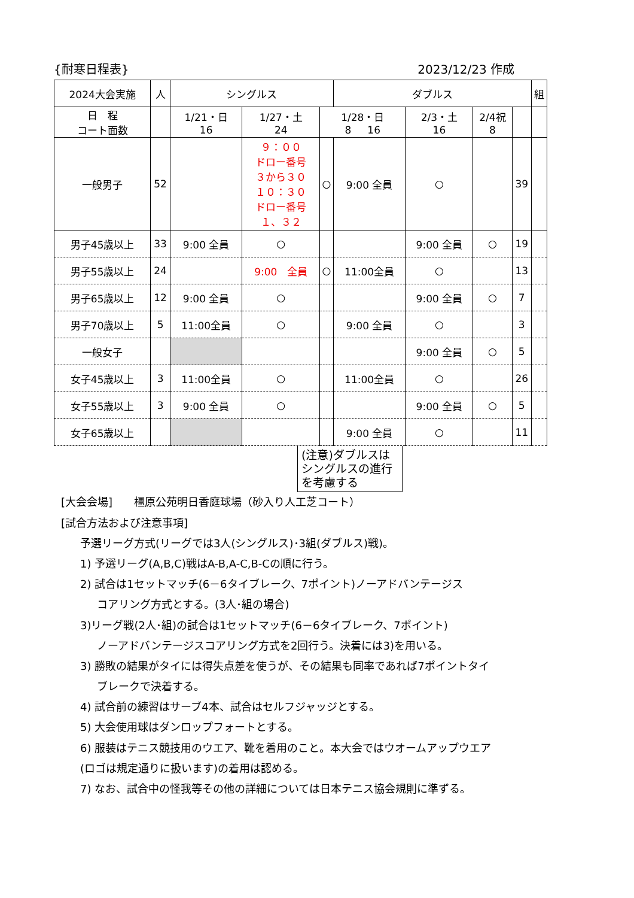{耐寒日程表} 2023/12/23 作成
| 2024大会実施 | 人 | シングルス | | | ダブルス | | | | 組 |
| 日 程 コート面数 | | 1/21・日 16 | 1/27・土 24 | 1/28・日 8 16 | | 2/3・土 16 | 2/4祝 8 | | |
| 一般男子 | 52 | | ９：００ ドロー番号 ３から３０ １０：３０ ドロー番号 １、３２ | ○ | 9:00 全員 | ○ | | 39 | |
| 男子45歳以上 | 33 | 9:00 全員 | ○ | | | 9:00 全員 | ○ | 19 | |
| 男子55歳以上 | 24 | | 9:00 全員 | ○ | 11:00全員 | ○ | | 13 | |
| 男子65歳以上 | 12 | 9:00 全員 | ○ | | | 9:00 全員 | ○ | 7 | |
| 男子70歳以上 | 5 | 11:00全員 | ○ | | 9:00 全員 | ○ | | 3 | |
| 一般女子 | | | | | | 9:00 全員 | ○ | 5 | |
| 女子45歳以上 | 3 | 11:00全員 | ○ | | 11:00全員 | ○ | | 26 | |
| 女子55歳以上 | 3 | 9:00 全員 | ○ | | | 9:00 全員 | ○ | 5 | |
| 女子65歳以上 | | | | | 9:00 全員 | ○ | | 11 | |
(注意)ダブルスはシングルスの進行を考慮する
[大会会場]　　橿原公苑明日香庭球場（砂入り人工芝コート）
[試合方法および注意事項]
予選リーグ方式(リーグでは3人(シングルス)･3組(ダブルス)戦)。
1) 予選リーグ(A,B,C)戦はA-B,A-C,B-Cの順に行う。
2) 試合は1セットマッチ(6－6タイブレーク、7ポイント)ノーアドバンテージス
コアリング方式とする。(3人･組の場合)
3)リーグ戦(2人･組)の試合は1セットマッチ(6－6タイブレーク、7ポイント)
ノーアドバンテージスコアリング方式を2回行う。決着には3)を用いる。
3) 勝敗の結果がタイには得失点差を使うが、その結果も同率であれば7ポイントタイ
ブレークで決着する。
4) 試合前の練習はサーブ4本、試合はセルフジャッジとする。
5) 大会使用球はダンロップフォートとする。
6) 服装はテニス競技用のウエア、靴を着用のこと。本大会ではウオームアップウエア
(ロゴは規定通りに扱います)の着用は認める。
7) なお、試合中の怪我等その他の詳細については日本テニス協会規則に準ずる。